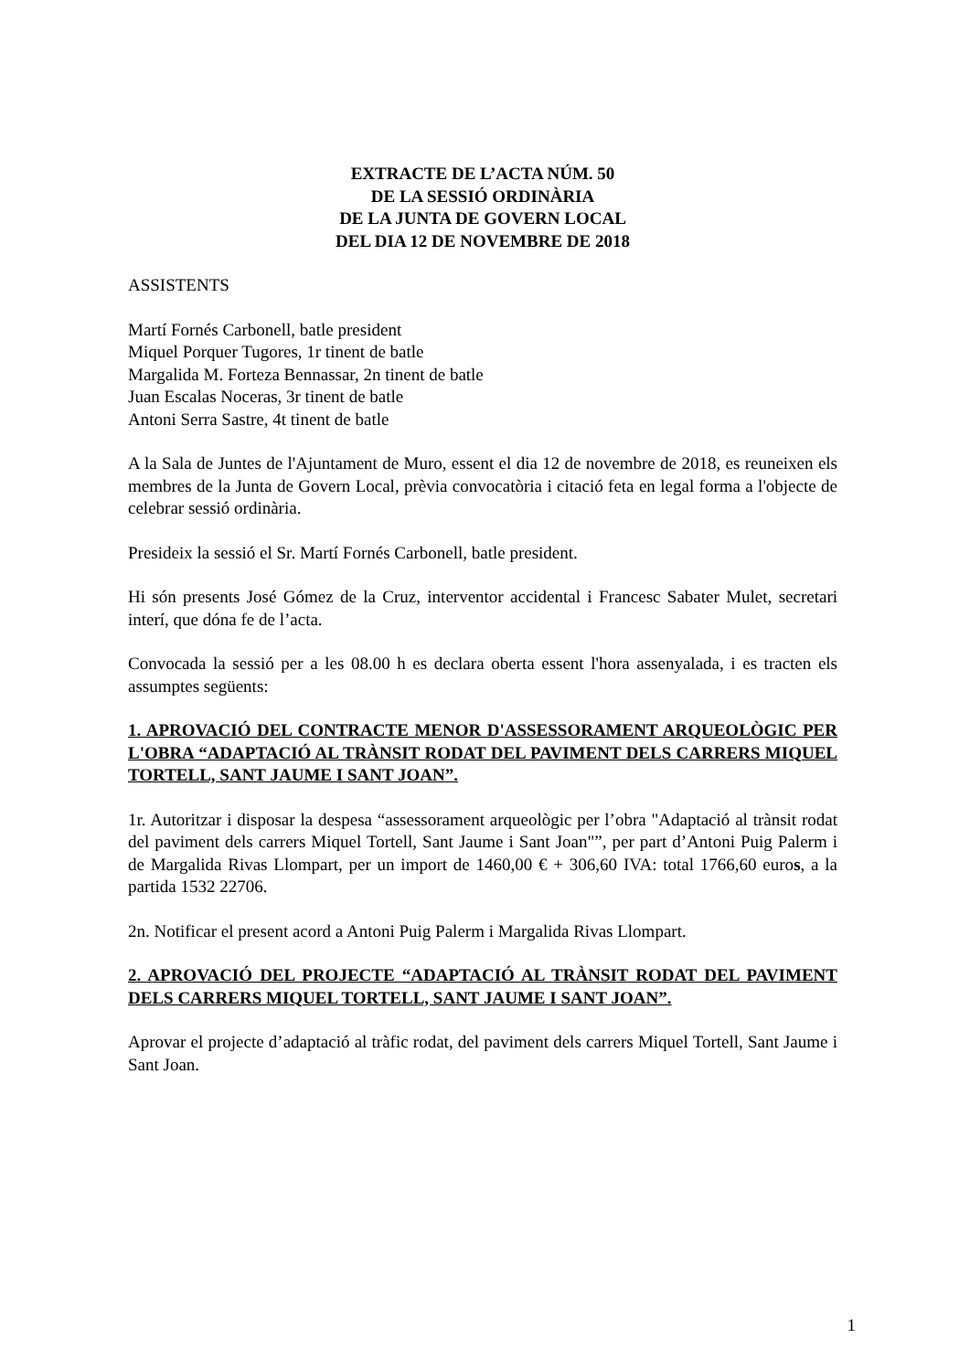EXTRACTE DE L’ACTA NÚM. 50
DE LA SESSIÓ ORDINÀRIA
DE LA JUNTA DE GOVERN LOCAL
DEL DIA 12 DE NOVEMBRE DE 2018
ASSISTENTS
Martí Fornés Carbonell, batle president
Miquel Porquer Tugores, 1r tinent de batle
Margalida M. Forteza Bennassar, 2n tinent de batle
Juan Escalas Noceras, 3r tinent de batle
Antoni Serra Sastre, 4t tinent de batle
A la Sala de Juntes de l'Ajuntament de Muro, essent el dia 12 de novembre de 2018, es reuneixen els membres de la Junta de Govern Local, prèvia convocatòria i citació feta en legal forma a l'objecte de celebrar sessió ordinària.
Presideix la sessió el Sr. Martí Fornés Carbonell, batle president.
Hi són presents José Gómez de la Cruz, interventor accidental i Francesc Sabater Mulet, secretari interí, que dóna fe de l’acta.
Convocada la sessió per a les 08.00 h es declara oberta essent l'hora assenyalada, i es tracten els assumptes següents:
1. APROVACIÓ DEL CONTRACTE MENOR D'ASSESSORAMENT ARQUEOLÒGIC PER L'OBRA “ADAPTACIÓ AL TRÀNSIT RODAT DEL PAVIMENT DELS CARRERS MIQUEL TORTELL, SANT JAUME I SANT JOAN”.
1r. Autoritzar i disposar la despesa “assessorament arqueològic per l’obra "Adaptació al trànsit rodat del paviment dels carrers Miquel Tortell, Sant Jaume i Sant Joan"”, per part d’Antoni Puig Palerm i de Margalida Rivas Llompart, per un import de 1460,00 € + 306,60 IVA: total 1766,60 euros, a la partida 1532 22706.
2n. Notificar el present acord a Antoni Puig Palerm i Margalida Rivas Llompart.
2. APROVACIÓ DEL PROJECTE “ADAPTACIÓ AL TRÀNSIT RODAT DEL PAVIMENT DELS CARRERS MIQUEL TORTELL, SANT JAUME I SANT JOAN”.
Aprovar el projecte d’adaptació al tràfic rodat, del paviment dels carrers Miquel Tortell, Sant Jaume i Sant Joan.
1